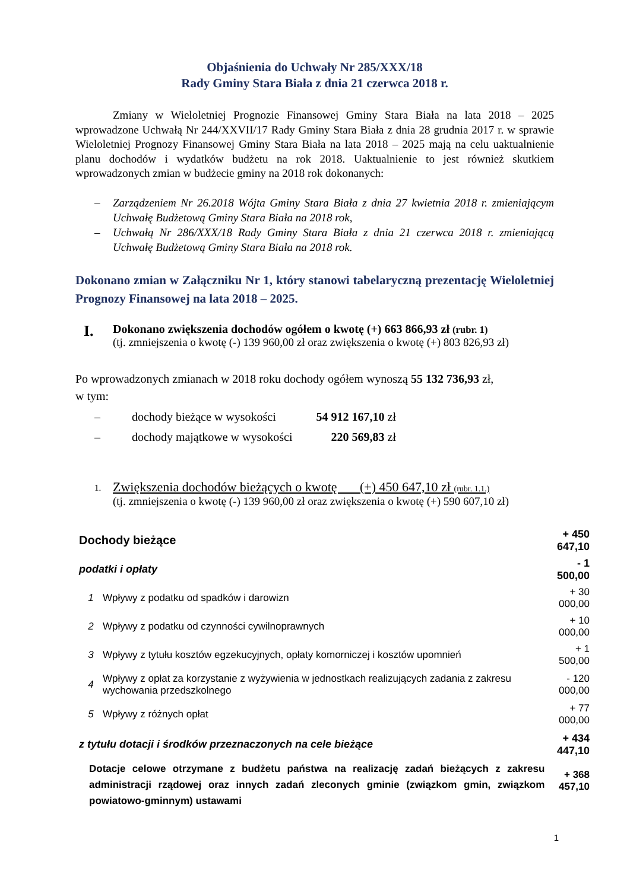Objaśnienia do Uchwały Nr 285/XXX/18
Rady Gminy Stara Biała z dnia 21 czerwca 2018 r.
Zmiany w Wieloletniej Prognozie Finansowej Gminy Stara Biała na lata 2018 – 2025 wprowadzone Uchwałą Nr 244/XXVII/17 Rady Gminy Stara Biała z dnia 28 grudnia 2017 r. w sprawie Wieloletniej Prognozy Finansowej Gminy Stara Biała na lata 2018 – 2025 mają na celu uaktualnienie planu dochodów i wydatków budżetu na rok 2018. Uaktualnienie to jest również skutkiem wprowadzonych zmian w budżecie gminy na 2018 rok dokonanych:
– Zarządzeniem Nr 26.2018 Wójta Gminy Stara Biała z dnia 27 kwietnia 2018 r. zmieniającym Uchwałę Budżetową Gminy Stara Biała na 2018 rok,
– Uchwałą Nr 286/XXX/18 Rady Gminy Stara Biała z dnia 21 czerwca 2018 r. zmieniającą Uchwałę Budżetową Gminy Stara Biała na 2018 rok.
Dokonano zmian w Załączniku Nr 1, który stanowi tabelaryczną prezentację Wieloletniej Prognozy Finansowej na lata 2018 – 2025.
I.
Dokonano zwiększenia dochodów ogółem o kwotę (+) 663 866,93 zł (rubr. 1)
(tj. zmniejszenia o kwotę (-) 139 960,00 zł oraz zwiększenia o kwotę (+) 803 826,93 zł)
Po wprowadzonych zmianach w 2018 roku dochody ogółem wynoszą 55 132 736,93 zł,
w tym:
| – | dochody bieżące w wysokości | 54 912 167,10 zł |
| – | dochody majątkowe w wysokości | 220 569,83 zł |
1.
Zwiększenia dochodów bieżących o kwotę (+) 450 647,10 zł (rubr. 1.1.)
(tj. zmniejszenia o kwotę (-) 139 960,00 zł oraz zwiększenia o kwotę (+) 590 607,10 zł)
| Dochody bieżące | | + 450 647,10 |
| podatki i opłaty | | - 1 500,00 |
| 1 | Wpływy z podatku od spadków i darowizn | + 30 000,00 |
| 2 | Wpływy z podatku od czynności cywilnoprawnych | + 10 000,00 |
| 3 | Wpływy z tytułu kosztów egzekucyjnych, opłaty komorniczej i kosztów upomnień | + 1 500,00 |
| 4 | Wpływy z opłat za korzystanie z wyżywienia w jednostkach realizujących zadania z zakresu wychowania przedszkolnego | - 120 000,00 |
| 5 | Wpływy z różnych opłat | + 77 000,00 |
| z tytułu dotacji i środków przeznaczonych na cele bieżące | | + 434 447,10 |
| Dotacje celowe otrzymane z budżetu państwa na realizację zadań bieżących z zakresu administracji rządowej oraz innych zadań zleconych gminie (związkom gmin, związkom powiatowo-gminnym) ustawami | | + 368 457,10 |
1